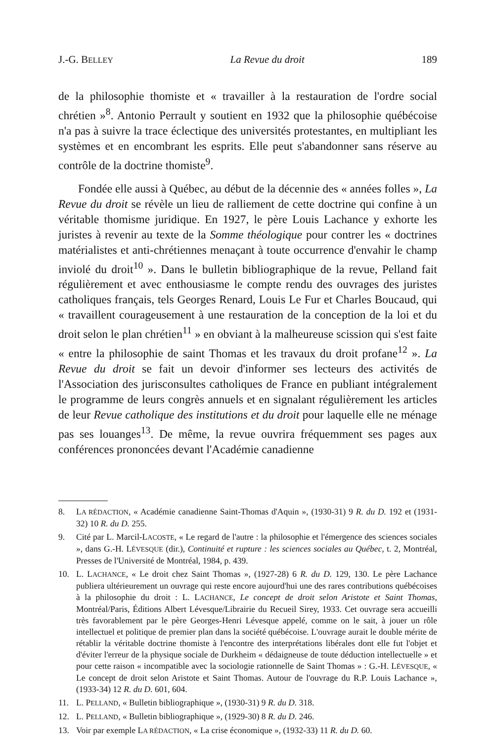J.-G. BELLEY La Revue du droit 189
de la philosophie thomiste et « travailler à la restauration de l'ordre social chrétien »<sup>8</sup>. Antonio Perrault y soutient en 1932 que la philosophie québécoise n'a pas à suivre la trace éclectique des universités protestantes, en multipliant les systèmes et en encombrant les esprits. Elle peut s'abandonner sans réserve au contrôle de la doctrine thomiste<sup>9</sup>.
Fondée elle aussi à Québec, au début de la décennie des « années folles », La Revue du droit se révèle un lieu de ralliement de cette doctrine qui confine à un véritable thomisme juridique. En 1927, le père Louis Lachance y exhorte les juristes à revenir au texte de la Somme théologique pour contrer les « doctrines matérialistes et anti-chrétiennes menaçant à toute occurrence d'envahir le champ inviolé du droit<sup>10</sup> ». Dans le bulletin bibliographique de la revue, Pelland fait régulièrement et avec enthousiasme le compte rendu des ouvrages des juristes catholiques français, tels Georges Renard, Louis Le Fur et Charles Boucaud, qui « travaillent courageusement à une restauration de la conception de la loi et du droit selon le plan chrétien<sup>11</sup> » en obviant à la malheureuse scission qui s'est faite « entre la philosophie de saint Thomas et les travaux du droit profane<sup>12</sup> ». La Revue du droit se fait un devoir d'informer ses lecteurs des activités de l'Association des jurisconsultes catholiques de France en publiant intégralement le programme de leurs congrès annuels et en signalant régulièrement les articles de leur Revue catholique des institutions et du droit pour laquelle elle ne ménage pas ses louanges<sup>13</sup>. De même, la revue ouvrira fréquemment ses pages aux conférences prononcées devant l'Académie canadienne
8. LA RÉDACTION, « Académie canadienne Saint-Thomas d'Aquin », (1930-31) 9 R. du D. 192 et (1931-32) 10 R. du D. 255.
9. Cité par L. Marcil-LACOSTE, « Le regard de l'autre : la philosophie et l'émergence des sciences sociales », dans G.-H. LÉVESQUE (dir.), Continuité et rupture : les sciences sociales au Québec, t. 2, Montréal, Presses de l'Université de Montréal, 1984, p. 439.
10. L. LACHANCE, « Le droit chez Saint Thomas », (1927-28) 6 R. du D. 129, 130. Le père Lachance publiera ultérieurement un ouvrage qui reste encore aujourd'hui une des rares contributions québécoises à la philosophie du droit : L. LACHANCE, Le concept de droit selon Aristote et Saint Thomas, Montréal/Paris, Éditions Albert Lévesque/Librairie du Recueil Sirey, 1933. Cet ouvrage sera accueilli très favorablement par le père Georges-Henri Lévesque appelé, comme on le sait, à jouer un rôle intellectuel et politique de premier plan dans la société québécoise. L'ouvrage aurait le double mérite de rétablir la véritable doctrine thomiste à l'encontre des interprétations libérales dont elle fut l'objet et d'éviter l'erreur de la physique sociale de Durkheim « dédaigneuse de toute déduction intellectuelle » et pour cette raison « incompatible avec la sociologie rationnelle de Saint Thomas » : G.-H. LÉVESQUE, « Le concept de droit selon Aristote et Saint Thomas. Autour de l'ouvrage du R.P. Louis Lachance », (1933-34) 12 R. du D. 601, 604.
11. L. PELLAND, « Bulletin bibliographique », (1930-31) 9 R. du D. 318.
12. L. PELLAND, « Bulletin bibliographique », (1929-30) 8 R. du D. 246.
13. Voir par exemple LA RÉDACTION, « La crise économique », (1932-33) 11 R. du D. 60.